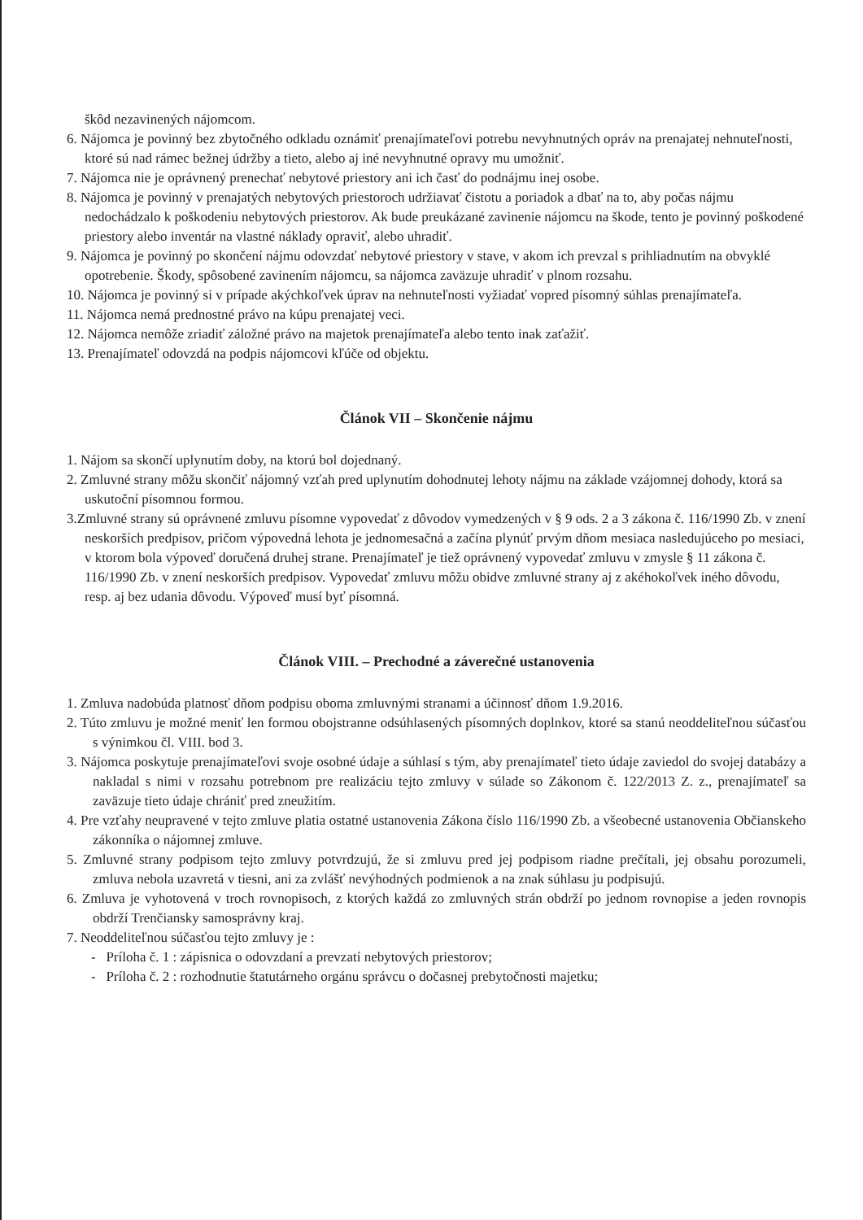škôd nezavinených nájomcom.
6. Nájomca je povinný bez zbytočného odkladu oznámiť prenajímateľovi potrebu nevyhnutných opráv na prenajatej nehnuteľnosti, ktoré sú nad rámec bežnej údržby a tieto, alebo aj iné nevyhnutné opravy mu umožniť.
7. Nájomca nie je oprávnený prenechať nebytové priestory ani ich časť do podnájmu inej osobe.
8. Nájomca je povinný v prenajatých nebytových priestoroch udržiavať čistotu a poriadok a dbať na to, aby počas nájmu nedochádzalo k poškodeniu nebytových priestorov. Ak bude preukázané zavinenie nájomcu na škode, tento je povinný poškodené priestory alebo inventár na vlastné náklady opraviť, alebo uhradiť.
9. Nájomca je povinný po skončení nájmu odovzdať nebytové priestory v stave, v akom ich prevzal s prihliadnutím na obvyklé opotrebenie. Škody, spôsobené zavinením nájomcu, sa nájomca zaväzuje uhradiť v plnom rozsahu.
10. Nájomca je povinný si v prípade akýchkoľvek úprav na nehnuteľnosti vyžiadať vopred písomný súhlas prenajímateľa.
11. Nájomca nemá prednostné právo na kúpu prenajatej veci.
12. Nájomca nemôže zriadiť záložné právo na majetok prenajímateľa alebo tento inak zaťažiť.
13. Prenajímateľ odovzdá na podpis nájomcovi kľúče od objektu.
Článok VII – Skončenie nájmu
1. Nájom sa skončí uplynutím doby, na ktorú bol dojednaný.
2. Zmluvné strany môžu skončiť nájomný vzťah pred uplynutím dohodnutej lehoty nájmu na základe vzájomnej dohody, ktorá sa uskutoční písomnou formou.
3.Zmluvné strany sú oprávnené zmluvu písomne vypovedať z dôvodov vymedzených v § 9 ods. 2 a 3 zákona č. 116/1990 Zb. v znení neskorších predpisov, pričom výpovedná lehota je jednomesačná a začína plynúť prvým dňom mesiaca nasledujúceho po mesiaci, v ktorom bola výpoveď doručená druhej strane. Prenajímateľ je tiež oprávnený vypovedať zmluvu v zmysle § 11 zákona č. 116/1990 Zb. v znení neskorších predpisov. Vypovedať zmluvu môžu obidve zmluvné strany aj z akéhokoľvek iného dôvodu, resp. aj bez udania dôvodu. Výpoveď musí byť písomná.
Článok VIII. – Prechodné a záverečné ustanovenia
1. Zmluva nadobúda platnosť dňom podpisu oboma zmluvnými stranami a účinnosť dňom 1.9.2016.
2. Túto zmluvu je možné meniť len formou obojstranne odsúhlasených písomných doplnkov, ktoré sa stanú neoddeliteľnou súčasťou s výnimkou čl. VIII. bod 3.
3. Nájomca poskytuje prenajímateľovi svoje osobné údaje a súhlasí s tým, aby prenajímateľ tieto údaje zaviedol do svojej databázy a nakladal s nimi v rozsahu potrebnom pre realizáciu tejto zmluvy v súlade so Zákonom č. 122/2013 Z. z., prenajímateľ sa zaväzuje tieto údaje chrániť pred zneužitím.
4. Pre vzťahy neupravené v tejto zmluve platia ostatné ustanovenia Zákona číslo 116/1990 Zb. a všeobecné ustanovenia Občianskeho zákonníka o nájomnej zmluve.
5. Zmluvné strany podpisom tejto zmluvy potvrdzujú, že si zmluvu pred jej podpisom riadne prečítali, jej obsahu porozumeli, zmluva nebola uzavretá v tiesni, ani za zvlášť nevýhodných podmienok a na znak súhlasu ju podpisujú.
6. Zmluva je vyhotovená v troch rovnopisoch, z ktorých každá zo zmluvných strán obdrží po jednom rovnopise a jeden rovnopis obdrží Trenčiansky samosprávny kraj.
7. Neoddeliteľnou súčasťou tejto zmluvy je :
- Príloha č. 1 : zápisnica o odovzdaní a prevzatí nebytových priestorov;
- Príloha č. 2 : rozhodnutie štatutárneho orgánu správcu o dočasnej prebytočnosti majetku;